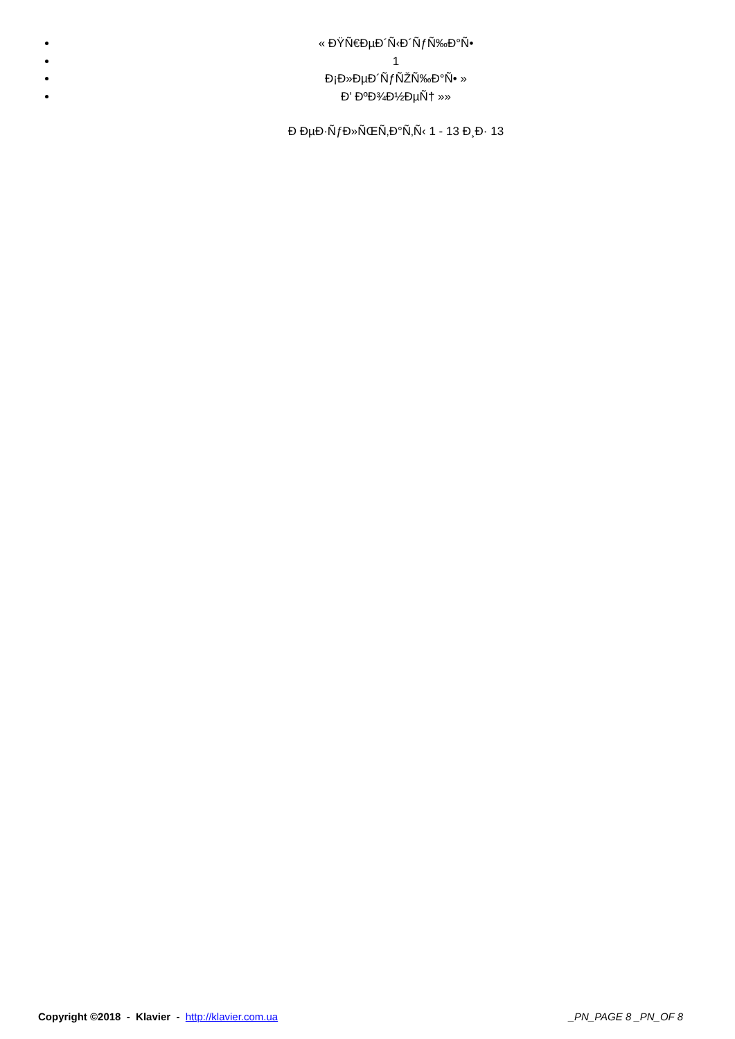« ÐŸÑ€ÐµÐ´Ñ‹Ð´ÑƒÑ‰Ð°Ñ•
1
Ð¡Ð»ÐµÐ´ÑƒÑŽÑ‰Ð°Ñ• »
Ð’ ÐºÐ¾Ð½ÐµÑ† »»
Ð ÐµÐ·ÑƒÐ»ÑŒÑ‚Ð°Ñ‚Ñ‹ 1 - 13 Ð¸Ð· 13
Copyright ©2018 - Klavier - http://klavier.com.ua
_PN_PAGE 8 _PN_OF 8